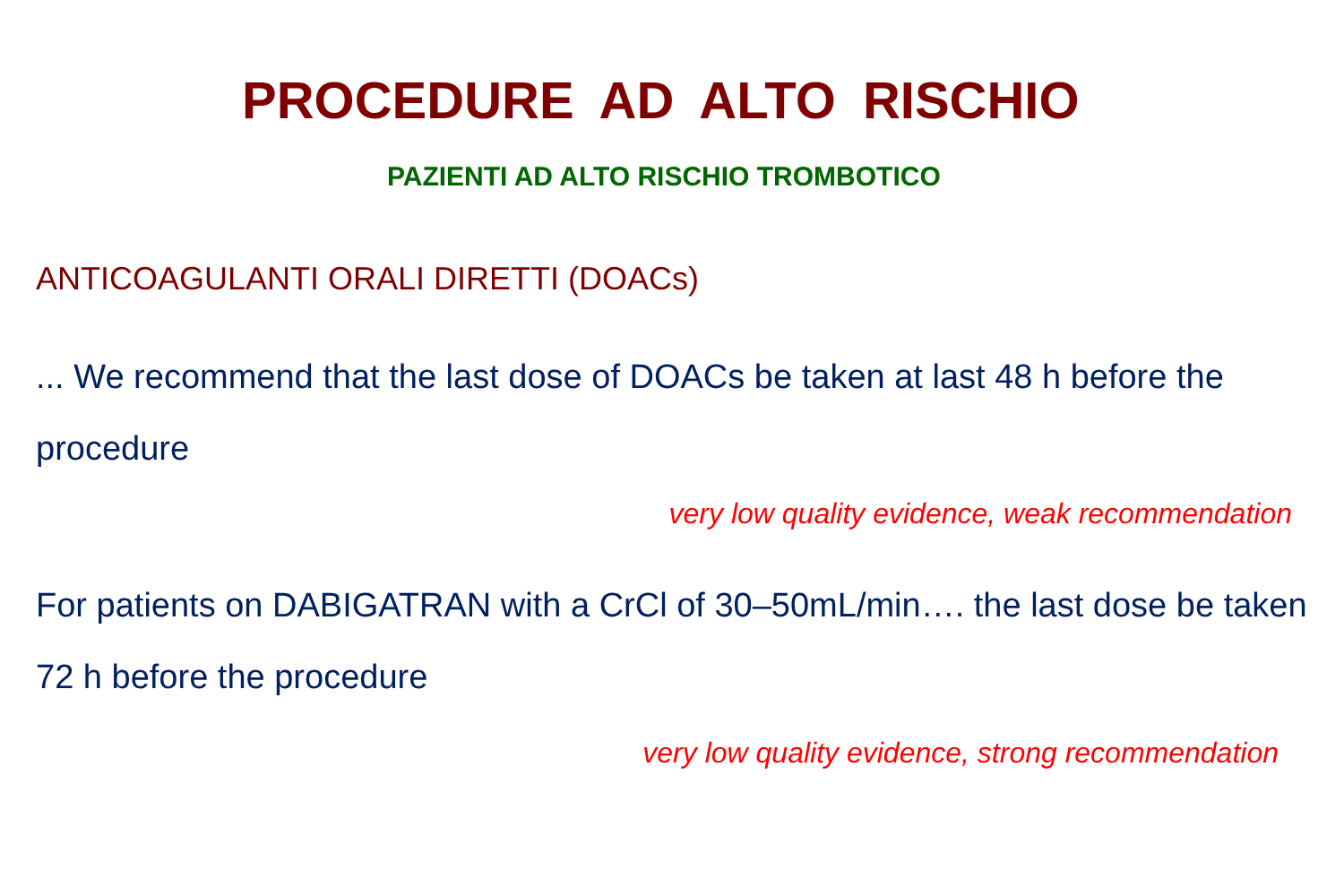PROCEDURE AD ALTO RISCHIO
PAZIENTI AD ALTO RISCHIO TROMBOTICO
ANTICOAGULANTI ORALI DIRETTI (DOACs)
... We recommend that the last dose of DOACs be taken at last 48 h before the procedure
very low quality evidence, weak recommendation
For patients on DABIGATRAN with a CrCl of 30–50mL/min…. the last dose be taken 72 h before the procedure
very low quality evidence, strong recommendation